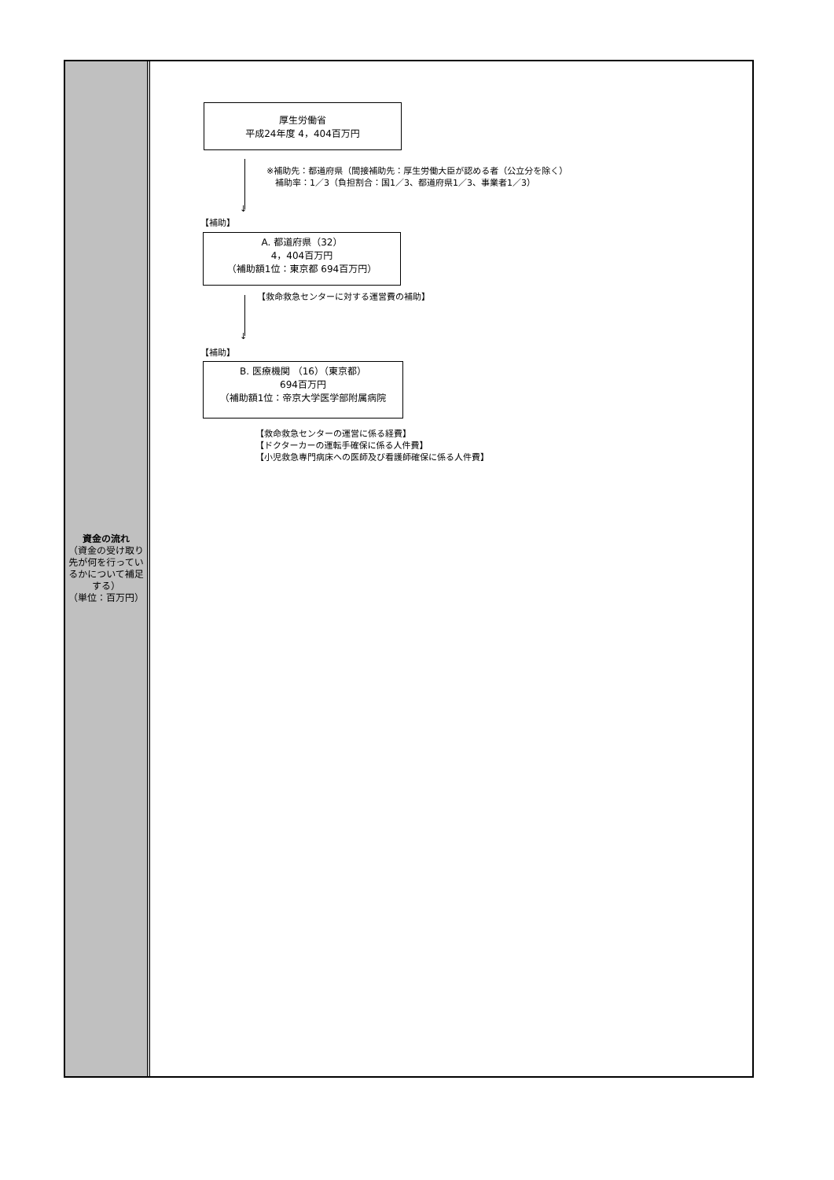資金の流れ
（資金の受け取り先が何を行っているかについて補足する）
（単位：百万円）
厚生労働省
平成24年度 4，404百万円
↓
※補助先：都道府県（間接補助先：厚生労働大臣が認める者（公立分を除く）
　補助率：1／3（負担割合：国1／3、都道府県1／3、事業者1／3）
【補助】
A. 都道府県（32）
4，404百万円
（補助額1位：東京都 694百万円）
【救命救急センターに対する運営費の補助】
↓
【補助】
B. 医療機関 （16）（東京都）
694百万円
（補助額1位：帝京大学医学部附属病院
【救命救急センターの運営に係る経費】
【ドクターカーの運転手確保に係る人件費】
【小児救急専門病床への医師及び看護師確保に係る人件費】